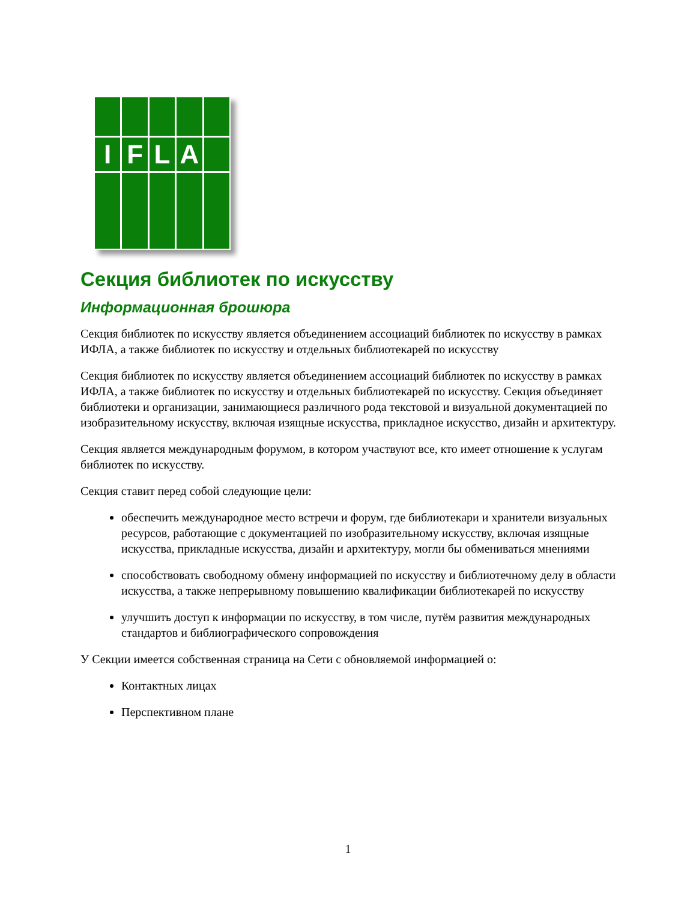I
F
L
A
Секция библиотек по искусству
Информационная брошюра
Секция библиотек по искусству является объединением ассоциаций библиотек по искусству в рамках ИФЛА, а также библиотек по искусству и отдельных библиотекарей по искусству
Секция библиотек по искусству является объединением ассоциаций библиотек по искусству в рамках ИФЛА, а также библиотек по искусству и отдельных библиотекарей по искусству. Секция объединяет библиотеки и организации, занимающиеся различного рода текстовой и визуальной документацией по изобразительному искусству, включая изящные искусства, прикладное искусство, дизайн и архитектуру.
Секция является международным форумом, в котором участвуют все, кто имеет отношение к услугам библиотек по искусству.
Секция ставит перед собой следующие цели:
обеспечить международное место встречи и форум, где библиотекари и хранители визуальных ресурсов, работающие с документацией по изобразительному искусству, включая изящные искусства, прикладные искусства, дизайн и архитектуру, могли бы обмениваться мнениями
способствовать свободному обмену информацией по искусству и библиотечному делу в области искусства, а также непрерывному повышению квалификации библиотекарей по искусству
улучшить доступ к информации по искусству, в том числе, путём развития международных стандартов и библиографического сопровождения
У Секции имеется собственная страница на Сети с обновляемой информацией о:
Контактных лицах
Перспективном плане
1